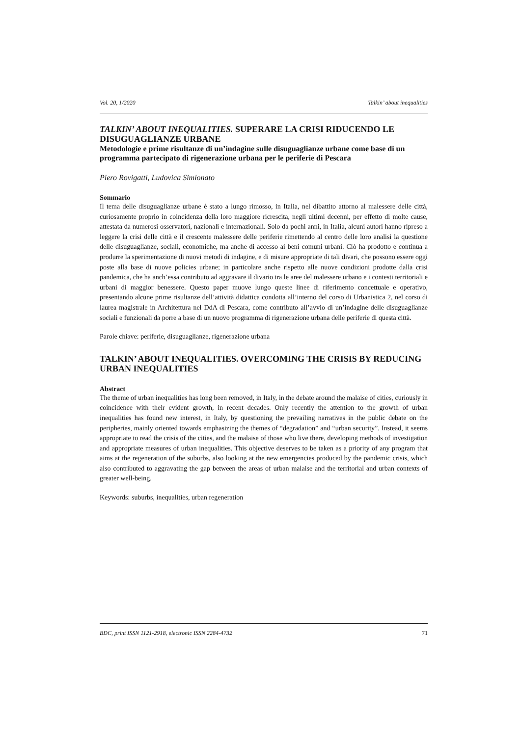Vol. 20, 1/2020 Talkin’ about inequalities
TALKIN’ ABOUT INEQUALITIES. SUPERARE LA CRISI RIDUCENDO LE DISUGUAGLIANZE URBANE
Metodologie e prime risultanze di un’indagine sulle disuguaglianze urbane come base di un programma partecipato di rigenerazione urbana per le periferie di Pescara
Piero Rovigatti, Ludovica Simionato
Sommario
Il tema delle disuguaglianze urbane è stato a lungo rimosso, in Italia, nel dibattito attorno al malessere delle città, curiosamente proprio in coincidenza della loro maggiore ricrescita, negli ultimi decenni, per effetto di molte cause, attestata da numerosi osservatori, nazionali e internazionali. Solo da pochi anni, in Italia, alcuni autori hanno ripreso a leggere la crisi delle città e il crescente malessere delle periferie rimettendo al centro delle loro analisi la questione delle disuguaglianze, sociali, economiche, ma anche di accesso ai beni comuni urbani. Ciò ha prodotto e continua a produrre la sperimentazione di nuovi metodi di indagine, e di misure appropriate di tali divari, che possono essere oggi poste alla base di nuove policies urbane; in particolare anche rispetto alle nuove condizioni prodotte dalla crisi pandemica, che ha anch’essa contributo ad aggravare il divario tra le aree del malessere urbano e i contesti territoriali e urbani di maggior benessere. Questo paper muove lungo queste linee di riferimento concettuale e operativo, presentando alcune prime risultanze dell’attività didattica condotta all’interno del corso di Urbanistica 2, nel corso di laurea magistrale in Architettura nel DdA di Pescara, come contributo all’avvio di un’indagine delle disuguaglianze sociali e funzionali da porre a base di un nuovo programma di rigenerazione urbana delle periferie di questa città.
Parole chiave: periferie, disuguaglianze, rigenerazione urbana
TALKIN’ ABOUT INEQUALITIES. OVERCOMING THE CRISIS BY REDUCING URBAN INEQUALITIES
Abstract
The theme of urban inequalities has long been removed, in Italy, in the debate around the malaise of cities, curiously in coincidence with their evident growth, in recent decades. Only recently the attention to the growth of urban inequalities has found new interest, in Italy, by questioning the prevailing narratives in the public debate on the peripheries, mainly oriented towards emphasizing the themes of “degradation” and “urban security”. Instead, it seems appropriate to read the crisis of the cities, and the malaise of those who live there, developing methods of investigation and appropriate measures of urban inequalities. This objective deserves to be taken as a priority of any program that aims at the regeneration of the suburbs, also looking at the new emergencies produced by the pandemic crisis, which also contributed to aggravating the gap between the areas of urban malaise and the territorial and urban contexts of greater well-being.
Keywords: suburbs, inequalities, urban regeneration
BDC, print ISSN 1121-2918, electronic ISSN 2284-4732 71